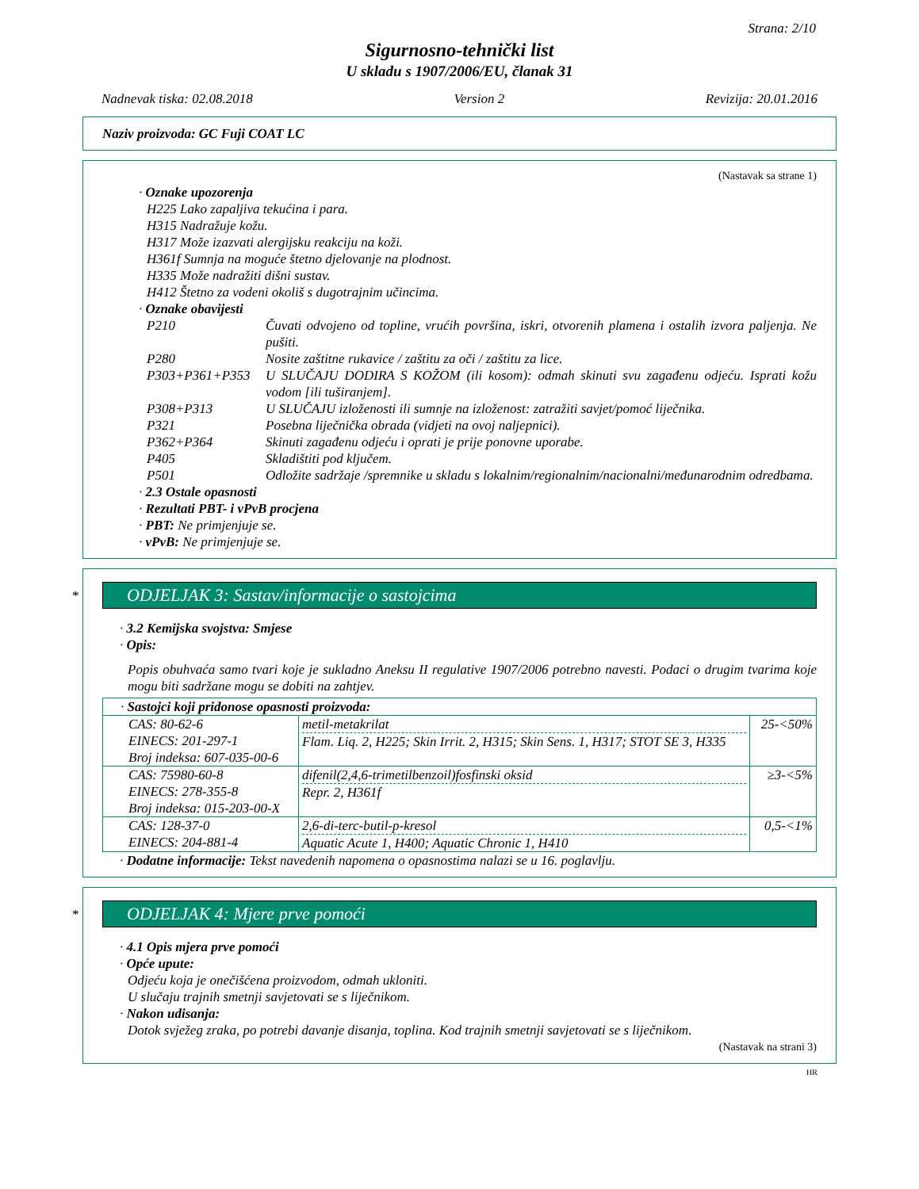Strana: 2/10
Sigurnosno-tehnički list
U skladu s 1907/2006/EU, članak 31
Nadnevak tiska: 02.08.2018 Version 2 Revizija: 20.01.2016
Naziv proizvoda: GC Fuji COAT LC
(Nastavak sa strane 1)
· Oznake upozorenja
H225 Lako zapaljiva tekućina i para.
H315 Nadražuje kožu.
H317 Može izazvati alergijsku reakciju na koži.
H361f Sumnja na moguće štetno djelovanje na plodnost.
H335 Može nadražiti dišni sustav.
H412 Štetno za vodeni okoliš s dugotrajnim učincima.
· Oznake obavijesti
P210 Čuvati odvojeno od topline, vrućih površina, iskri, otvorenih plamena i ostalih izvora paljenja. Ne pušiti.
P280 Nosite zaštitne rukavice / zaštitu za oči / zaštitu za lice.
P303+P361+P353 U SLUČAJU DODIRA S KOŽOM (ili kosom): odmah skinuti svu zagađenu odjeću. Isprati kožu vodom [ili tuširanjem].
P308+P313 U SLUČAJU izloženosti ili sumnje na izloženost: zatražiti savjet/pomoć liječnika.
P321 Posebna liječnička obrada (vidjeti na ovoj naljepnici).
P362+P364 Skinuti zagađenu odjeću i oprati je prije ponovne uporabe.
P405 Skladištiti pod ključem.
P501 Odložite sadržaje /spremnike u skladu s lokalnim/regionalnim/nacionalni/međunarodnim odredbama.
· 2.3 Ostale opasnosti
· Rezultati PBT- i vPvB procjena
· PBT: Ne primjenjuje se.
· vPvB: Ne primjenjuje se.
*
ODJELJAK 3: Sastav/informacije o sastojcima
· 3.2 Kemijska svojstva: Smjese
· Opis:
Popis obuhvaća samo tvari koje je sukladno Aneksu II regulative 1907/2006 potrebno navesti. Podaci o drugim tvarima koje mogu biti sadržane mogu se dobiti na zahtjev.
| · Sastojci koji pridonose opasnosti proizvoda: | | |
| CAS: 80-62-6 EINECS: 201-297-1 Broj indeksa: 607-035-00-6 | metil-metakrilat Flam. Liq. 2, H225; Skin Irrit. 2, H315; Skin Sens. 1, H317; STOT SE 3, H335 | 25-<50% |
| CAS: 75980-60-8 EINECS: 278-355-8 Broj indeksa: 015-203-00-X | difenil(2,4,6-trimetilbenzoil)fosfinski oksid Repr. 2, H361f | ≥3-<5% |
| CAS: 128-37-0 EINECS: 204-881-4 | 2,6-di-terc-butil-p-kresol Aquatic Acute 1, H400; Aquatic Chronic 1, H410 | 0,5-<1% |
· Dodatne informacije: Tekst navedenih napomena o opasnostima nalazi se u 16. poglavlju.
*
ODJELJAK 4: Mjere prve pomoći
· 4.1 Opis mjera prve pomoći
· Opće upute:
Odjeću koja je onečišćena proizvodom, odmah ukloniti.
U slučaju trajnih smetnji savjetovati se s liječnikom.
· Nakon udisanja:
Dotok svježeg zraka, po potrebi davanje disanja, toplina. Kod trajnih smetnji savjetovati se s liječnikom.
(Nastavak na strani 3)
HR